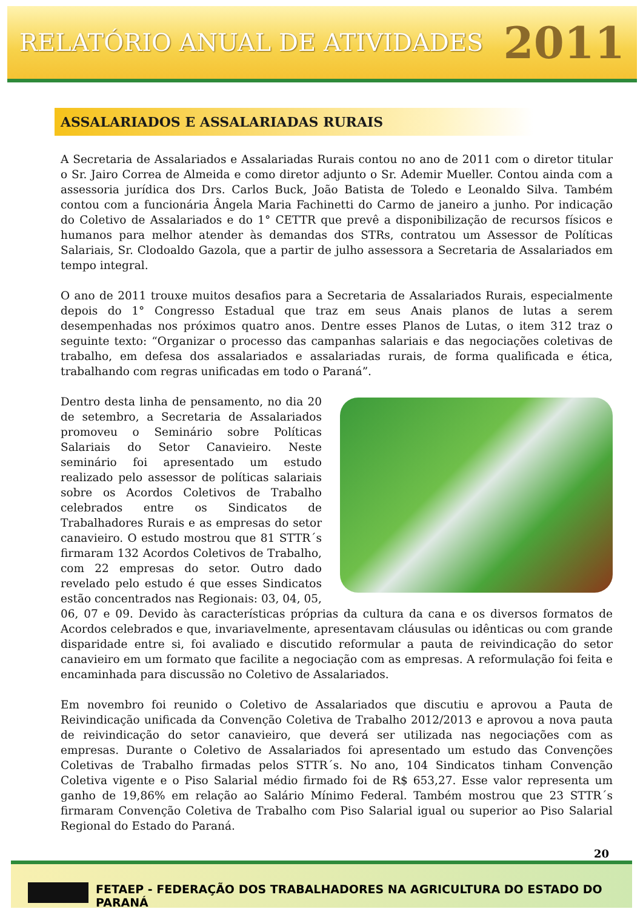RELATÓRIO ANUAL DE ATIVIDADES 2011
ASSALARIADOS E ASSALARIADAS RURAIS
A Secretaria de Assalariados e Assalariadas Rurais contou no ano de 2011 com o diretor titular o Sr. Jairo Correa de Almeida e como diretor adjunto o Sr. Ademir Mueller. Contou ainda com a assessoria jurídica dos Drs. Carlos Buck, João Batista de Toledo e Leonaldo Silva. Também contou com a funcionária Ângela Maria Fachinetti do Carmo de janeiro a junho. Por indicação do Coletivo de Assalariados e do 1° CETTR que prevê a disponibilização de recursos físicos e humanos para melhor atender às demandas dos STRs, contratou um Assessor de Políticas Salariais, Sr. Clodoaldo Gazola, que a partir de julho assessora a Secretaria de Assalariados em tempo integral.
O ano de 2011 trouxe muitos desafios para a Secretaria de Assalariados Rurais, especialmente depois do 1° Congresso Estadual que traz em seus Anais planos de lutas a serem desempenhadas nos próximos quatro anos. Dentre esses Planos de Lutas, o item 312 traz o seguinte texto: “Organizar o processo das campanhas salariais e das negociações coletivas de trabalho, em defesa dos assalariados e assalariadas rurais, de forma qualificada e ética, trabalhando com regras unificadas em todo o Paraná”.
Dentro desta linha de pensamento, no dia 20 de setembro, a Secretaria de Assalariados promoveu o Seminário sobre Políticas Salariais do Setor Canavieiro. Neste seminário foi apresentado um estudo realizado pelo assessor de políticas salariais sobre os Acordos Coletivos de Trabalho celebrados entre os Sindicatos de Trabalhadores Rurais e as empresas do setor canavieiro. O estudo mostrou que 81 STTR´s firmaram 132 Acordos Coletivos de Trabalho, com 22 empresas do setor. Outro dado revelado pelo estudo é que esses Sindicatos estão concentrados nas Regionais: 03, 04, 05, 06, 07 e 09. Devido às características próprias da cultura da cana e os diversos formatos de Acordos celebrados e que, invariavelmente, apresentavam cláusulas ou idênticas ou com grande disparidade entre si, foi avaliado e discutido reformular a pauta de reivindicação do setor canavieiro em um formato que facilite a negociação com as empresas. A reformulação foi feita e encaminhada para discussão no Coletivo de Assalariados.
Em novembro foi reunido o Coletivo de Assalariados que discutiu e aprovou a Pauta de Reivindicação unificada da Convenção Coletiva de Trabalho 2012/2013 e aprovou a nova pauta de reivindicação do setor canavieiro, que deverá ser utilizada nas negociações com as empresas. Durante o Coletivo de Assalariados foi apresentado um estudo das Convenções Coletivas de Trabalho firmadas pelos STTR´s. No ano, 104 Sindicatos tinham Convenção Coletiva vigente e o Piso Salarial médio firmado foi de R$ 653,27. Esse valor representa um ganho de 19,86% em relação ao Salário Mínimo Federal. Também mostrou que 23 STTR´s firmaram Convenção Coletiva de Trabalho com Piso Salarial igual ou superior ao Piso Salarial Regional do Estado do Paraná.
20
FETAEP - FEDERAÇÃO DOS TRABALHADORES NA AGRICULTURA DO ESTADO DO PARANÁ